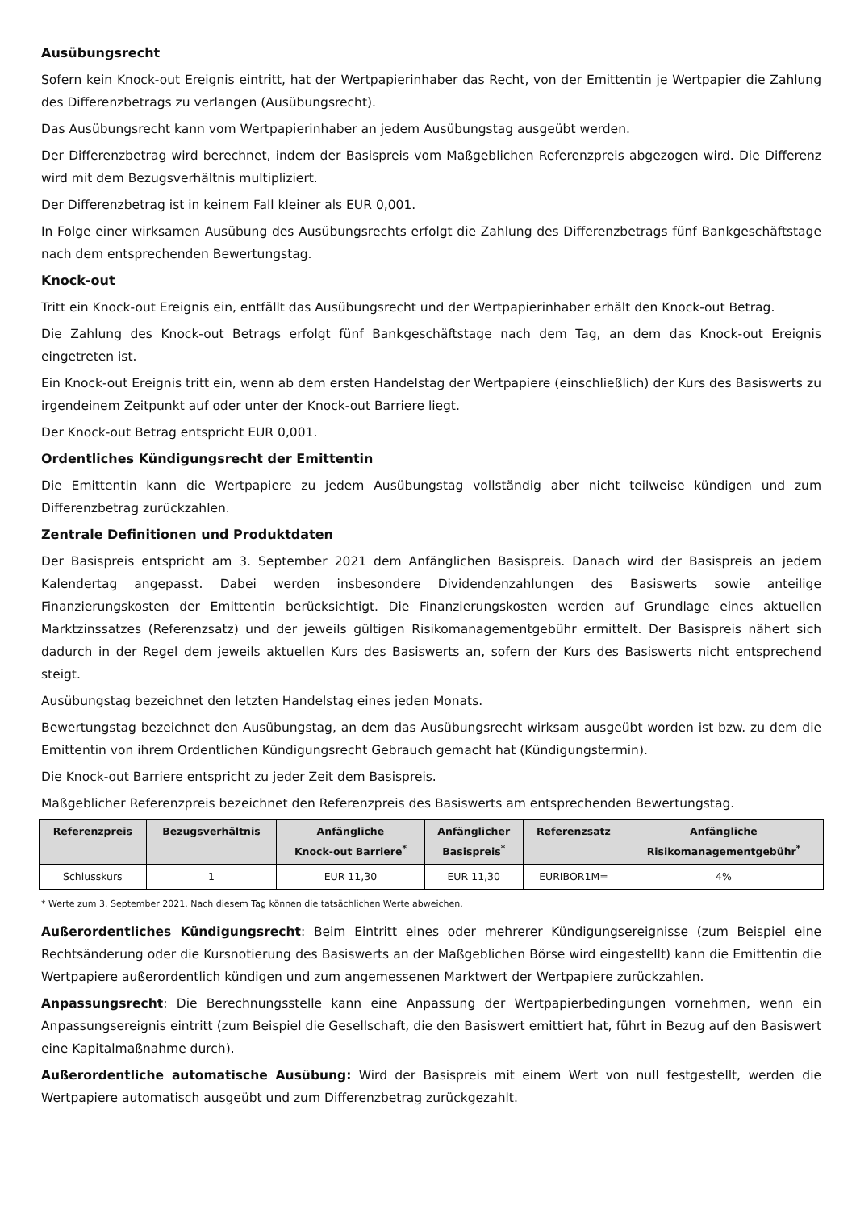Ausübungsrecht
Sofern kein Knock-out Ereignis eintritt, hat der Wertpapierinhaber das Recht, von der Emittentin je Wertpapier die Zahlung des Differenzbetrags zu verlangen (Ausübungsrecht).
Das Ausübungsrecht kann vom Wertpapierinhaber an jedem Ausübungstag ausgeübt werden.
Der Differenzbetrag wird berechnet, indem der Basispreis vom Maßgeblichen Referenzpreis abgezogen wird. Die Differenz wird mit dem Bezugsverhältnis multipliziert.
Der Differenzbetrag ist in keinem Fall kleiner als EUR 0,001.
In Folge einer wirksamen Ausübung des Ausübungsrechts erfolgt die Zahlung des Differenzbetrags fünf Bankgeschäftstage nach dem entsprechenden Bewertungstag.
Knock-out
Tritt ein Knock-out Ereignis ein, entfällt das Ausübungsrecht und der Wertpapierinhaber erhält den Knock-out Betrag.
Die Zahlung des Knock-out Betrags erfolgt fünf Bankgeschäftstage nach dem Tag, an dem das Knock-out Ereignis eingetreten ist.
Ein Knock-out Ereignis tritt ein, wenn ab dem ersten Handelstag der Wertpapiere (einschließlich) der Kurs des Basiswerts zu irgendeinem Zeitpunkt auf oder unter der Knock-out Barriere liegt.
Der Knock-out Betrag entspricht EUR 0,001.
Ordentliches Kündigungsrecht der Emittentin
Die Emittentin kann die Wertpapiere zu jedem Ausübungstag vollständig aber nicht teilweise kündigen und zum Differenzbetrag zurückzahlen.
Zentrale Definitionen und Produktdaten
Der Basispreis entspricht am 3. September 2021 dem Anfänglichen Basispreis. Danach wird der Basispreis an jedem Kalendertag angepasst. Dabei werden insbesondere Dividendenzahlungen des Basiswerts sowie anteilige Finanzierungskosten der Emittentin berücksichtigt. Die Finanzierungskosten werden auf Grundlage eines aktuellen Marktzinssatzes (Referenzsatz) und der jeweils gültigen Risikomanagementgebühr ermittelt. Der Basispreis nähert sich dadurch in der Regel dem jeweils aktuellen Kurs des Basiswerts an, sofern der Kurs des Basiswerts nicht entsprechend steigt.
Ausübungstag bezeichnet den letzten Handelstag eines jeden Monats.
Bewertungstag bezeichnet den Ausübungstag, an dem das Ausübungsrecht wirksam ausgeübt worden ist bzw. zu dem die Emittentin von ihrem Ordentlichen Kündigungsrecht Gebrauch gemacht hat (Kündigungstermin).
Die Knock-out Barriere entspricht zu jeder Zeit dem Basispreis.
Maßgeblicher Referenzpreis bezeichnet den Referenzpreis des Basiswerts am entsprechenden Bewertungstag.
| Referenzpreis | Bezugsverhältnis | Anfängliche Knock-out Barriere<sup>*</sup> | Anfänglicher Basispreis<sup>*</sup> | Referenzsatz | Anfängliche Risikomanagementgebühr<sup>*</sup> |
| --- | --- | --- | --- | --- | --- |
| Schlusskurs | 1 | EUR 11,30 | EUR 11,30 | EURIBOR1M= | 4% |
* Werte zum 3. September 2021. Nach diesem Tag können die tatsächlichen Werte abweichen.
Außerordentliches Kündigungsrecht: Beim Eintritt eines oder mehrerer Kündigungsereignisse (zum Beispiel eine Rechtsänderung oder die Kursnotierung des Basiswerts an der Maßgeblichen Börse wird eingestellt) kann die Emittentin die Wertpapiere außerordentlich kündigen und zum angemessenen Marktwert der Wertpapiere zurückzahlen.
Anpassungsrecht: Die Berechnungsstelle kann eine Anpassung der Wertpapierbedingungen vornehmen, wenn ein Anpassungsereignis eintritt (zum Beispiel die Gesellschaft, die den Basiswert emittiert hat, führt in Bezug auf den Basiswert eine Kapitalmaßnahme durch).
Außerordentliche automatische Ausübung: Wird der Basispreis mit einem Wert von null festgestellt, werden die Wertpapiere automatisch ausgeübt und zum Differenzbetrag zurückgezahlt.